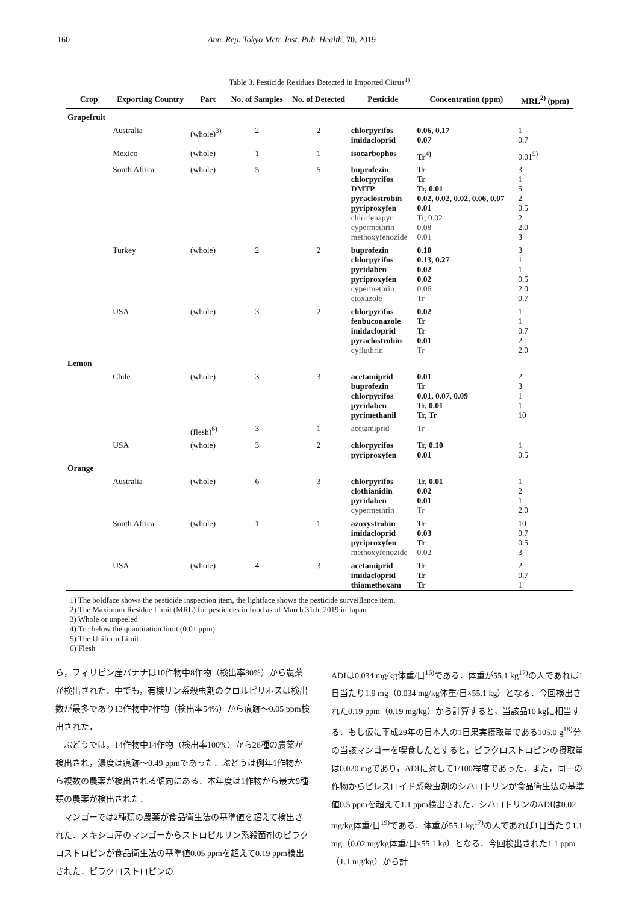160 Ann. Rep. Tokyo Metr. Inst. Pub. Health, 70, 2019
Table 3. Pesticide Residues Detected in Imported Citrus<sup>1)</sup>
| Crop | Exporting Country | Part | No. of Samples | No. of Detected | Pesticide | Concentration (ppm) | MRL<sup>2)</sup> (ppm) |
| --- | --- | --- | --- | --- | --- | --- | --- |
| Grapefruit | | | | | | | |
| | Australia | (whole)<sup>3)</sup> | 2 | 2 | chlorpyrifos imidacloprid | 0.06, 0.17 0.07 | 1 0.7 |
| | Mexico | (whole) | 1 | 1 | isocarbophos | Tr<sup>4)</sup> | 0.01<sup>5)</sup> |
| | South Africa | (whole) | 5 | 5 | buprofezin chlorpyrifos DMTP pyraclostrobin pyriproxyfen chlorfenapyr cypermethrin methoxyfenozide | Tr Tr Tr, 0.01 0.02, 0.02, 0.02, 0.06, 0.07 0.01 Tr, 0.02 0.08 0.01 | 3 1 5 2 0.5 2 2.0 3 |
| | Turkey | (whole) | 2 | 2 | buprofezin chlorpyrifos pyridaben pyriproxyfen cypermethrin etoxazole | 0.10 0.13, 0.27 0.02 0.02 0.06 Tr | 3 1 1 0.5 2.0 0.7 |
| | USA | (whole) | 3 | 2 | chlorpyrifos fenbuconazole imidacloprid pyraclostrobin cyfluthrin | 0.02 Tr Tr 0.01 Tr | 1 1 0.7 2 2.0 |
| Lemon | | | | | | | |
| | Chile | (whole) | 3 | 3 | acetamiprid buprofezin chlorpyrifos pyridaben pyrimethanil | 0.01 Tr 0.01, 0.07, 0.09 Tr, 0.01 Tr, Tr | 2 3 1 1 10 |
| | | (flesh)<sup>6)</sup> | 3 | 1 | acetamiprid | Tr | |
| | USA | (whole) | 3 | 2 | chlorpyrifos pyriproxyfen | Tr, 0.10 0.01 | 1 0.5 |
| Orange | | | | | | | |
| | Australia | (whole) | 6 | 3 | chlorpyrifos clothianidin pyridaben cypermethrin | Tr, 0.01 0.02 0.01 Tr | 1 2 1 2.0 |
| | South Africa | (whole) | 1 | 1 | azoxystrobin imidacloprid pyriproxyfen methoxyfenozide | Tr 0.03 Tr 0.02 | 10 0.7 0.5 3 |
| | USA | (whole) | 4 | 3 | acetamiprid imidacloprid thiamethoxam | Tr Tr Tr | 2 0.7 1 |
1) The boldface shows the pesticide inspection item, the lightface shows the pesticide surveillance item.
2) The Maximum Residue Limit (MRL) for pesticides in food as of March 31th, 2019 in Japan
3) Whole or unpeeled
4) Tr : below the quantitation limit (0.01 ppm)
5) The Uniform Limit
6) Flesh
ら，フィリピン産バナナは10作物中8作物（検出率80%）から農薬が検出された．中でも，有機リン系殺虫剤のクロルピリホスは検出数が最多であり13作物中7作物（検出率54%）から痕跡～0.05 ppm検出された．
　ぶどうでは，14作物中14作物（検出率100%）から26種の農薬が検出され，濃度は痕跡～0.49 ppmであった．ぶどうは例年1作物から複数の農薬が検出される傾向にある．本年度は1作物から最大9種類の農薬が検出された．
　マンゴーでは2種類の農薬が食品衛生法の基準値を超えて検出された．メキシコ産のマンゴーからストロビルリン系殺菌剤のピラクロストロビンが食品衛生法の基準値0.05 ppmを超えて0.19 ppm検出された．ピラクロストロビンの
ADIは0.034 mg/kg体重/日<sup>16)</sup>である．体重が55.1 kg<sup>17)</sup>の人であれば1日当たり1.9 mg（0.034 mg/kg体重/日×55.1 kg）となる．今回検出された0.19 ppm（0.19 mg/kg）から計算すると，当該品10 kgに相当する．もし仮に平成29年の日本人の1日果実摂取量である105.0 g<sup>18)</sup>分の当該マンゴーを喫食したとすると，ピラクロストロビンの摂取量は0.020 mgであり，ADIに対して1/100程度であった．また，同一の作物からピレスロイド系殺虫剤のシハロトリンが食品衛生法の基準値0.5 ppmを超えて1.1 ppm検出された．シハロトリンのADIは0.02 mg/kg体重/日<sup>19)</sup>である．体重が55.1 kg<sup>17)</sup>の人であれば1日当たり1.1 mg（0.02 mg/kg体重/日×55.1 kg）となる．今回検出された1.1 ppm（1.1 mg/kg）から計